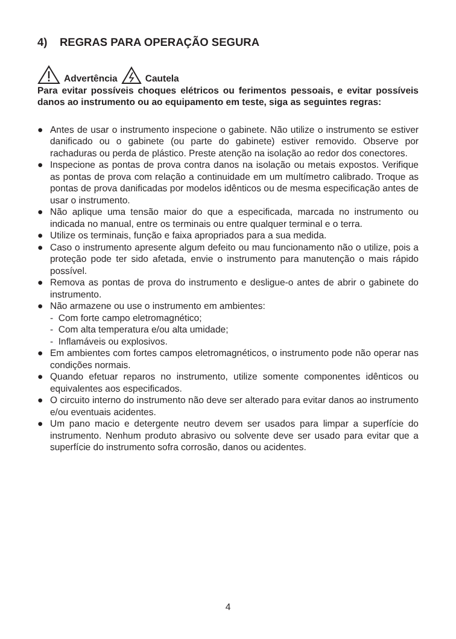4) REGRAS PARA OPERAÇÃO SEGURA
Advertência Cautela
Para evitar possíveis choques elétricos ou ferimentos pessoais, e evitar possíveis danos ao instrumento ou ao equipamento em teste, siga as seguintes regras:
● Antes de usar o instrumento inspecione o gabinete. Não utilize o instrumento se estiver danificado ou o gabinete (ou parte do gabinete) estiver removido. Observe por rachaduras ou perda de plástico. Preste atenção na isolação ao redor dos conectores.
● Inspecione as pontas de prova contra danos na isolação ou metais expostos. Verifique as pontas de prova com relação a continuidade em um multímetro calibrado. Troque as pontas de prova danificadas por modelos idênticos ou de mesma especificação antes de usar o instrumento.
● Não aplique uma tensão maior do que a especificada, marcada no instrumento ou indicada no manual, entre os terminais ou entre qualquer terminal e o terra.
● Utilize os terminais, função e faixa apropriados para a sua medida.
● Caso o instrumento apresente algum defeito ou mau funcionamento não o utilize, pois a proteção pode ter sido afetada, envie o instrumento para manutenção o mais rápido possível.
● Remova as pontas de prova do instrumento e desligue-o antes de abrir o gabinete do instrumento.
● Não armazene ou use o instrumento em ambientes:
- Com forte campo eletromagnético;
- Com alta temperatura e/ou alta umidade;
- Inflamáveis ou explosivos.
● Em ambientes com fortes campos eletromagnéticos, o instrumento pode não operar nas condições normais.
● Quando efetuar reparos no instrumento, utilize somente componentes idênticos ou equivalentes aos especificados.
● O circuito interno do instrumento não deve ser alterado para evitar danos ao instrumento e/ou eventuais acidentes.
● Um pano macio e detergente neutro devem ser usados para limpar a superfície do instrumento. Nenhum produto abrasivo ou solvente deve ser usado para evitar que a superfície do instrumento sofra corrosão, danos ou acidentes.
4